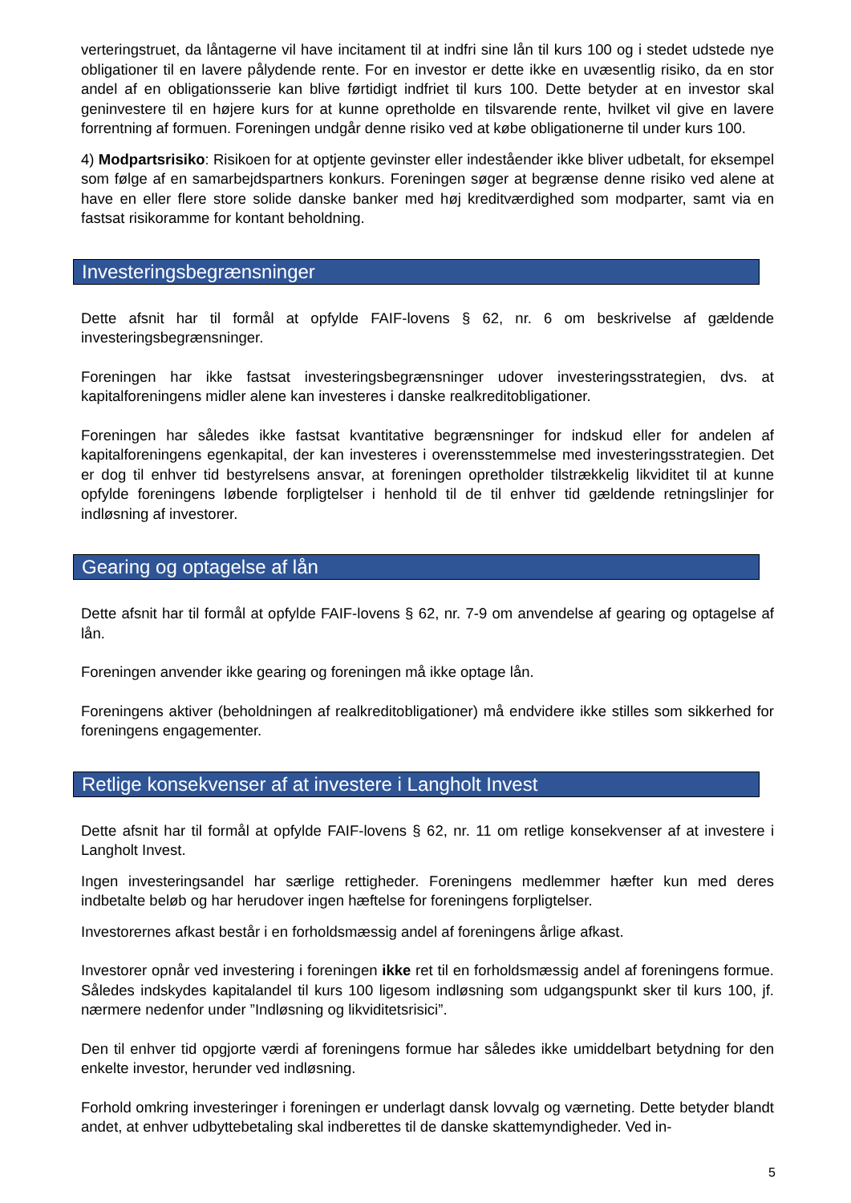verteringstruet, da låntagerne vil have incitament til at indfri sine lån til kurs 100 og i stedet udstede nye obligationer til en lavere pålydende rente. For en investor er dette ikke en uvæsentlig risiko, da en stor andel af en obligationsserie kan blive førtidigt indfriet til kurs 100. Dette betyder at en investor skal geninvestere til en højere kurs for at kunne opretholde en tilsvarende rente, hvilket vil give en lavere forrentning af formuen. Foreningen undgår denne risiko ved at købe obligationerne til under kurs 100.
4) Modpartsrisiko: Risikoen for at optjente gevinster eller indeståender ikke bliver udbetalt, for eksempel som følge af en samarbejdspartners konkurs. Foreningen søger at begrænse denne risiko ved alene at have en eller flere store solide danske banker med høj kreditværdighed som modparter, samt via en fastsat risikoramme for kontant beholdning.
Investeringsbegrænsninger
Dette afsnit har til formål at opfylde FAIF-lovens § 62, nr. 6 om beskrivelse af gældende investeringsbegrænsninger.
Foreningen har ikke fastsat investeringsbegrænsninger udover investeringsstrategien, dvs. at kapitalforeningens midler alene kan investeres i danske realkreditobligationer.
Foreningen har således ikke fastsat kvantitative begrænsninger for indskud eller for andelen af kapitalforeningens egenkapital, der kan investeres i overensstemmelse med investeringsstrategien. Det er dog til enhver tid bestyrelsens ansvar, at foreningen opretholder tilstrækkelig likviditet til at kunne opfylde foreningens løbende forpligtelser i henhold til de til enhver tid gældende retningslinjer for indløsning af investorer.
Gearing og optagelse af lån
Dette afsnit har til formål at opfylde FAIF-lovens § 62, nr. 7-9 om anvendelse af gearing og optagelse af lån.
Foreningen anvender ikke gearing og foreningen må ikke optage lån.
Foreningens aktiver (beholdningen af realkreditobligationer) må endvidere ikke stilles som sikkerhed for foreningens engagementer.
Retlige konsekvenser af at investere i Langholt Invest
Dette afsnit har til formål at opfylde FAIF-lovens § 62, nr. 11 om retlige konsekvenser af at investere i Langholt Invest.
Ingen investeringsandel har særlige rettigheder. Foreningens medlemmer hæfter kun med deres indbetalte beløb og har herudover ingen hæftelse for foreningens forpligtelser.
Investorernes afkast består i en forholdsmæssig andel af foreningens årlige afkast.
Investorer opnår ved investering i foreningen ikke ret til en forholdsmæssig andel af foreningens formue. Således indskydes kapitalandel til kurs 100 ligesom indløsning som udgangspunkt sker til kurs 100, jf. nærmere nedenfor under ”Indløsning og likviditetsrisici”.
Den til enhver tid opgjorte værdi af foreningens formue har således ikke umiddelbart betydning for den enkelte investor, herunder ved indløsning.
Forhold omkring investeringer i foreningen er underlagt dansk lovvalg og værneting. Dette betyder blandt andet, at enhver udbyttebetaling skal indberettes til de danske skattemyndigheder. Ved in-
5